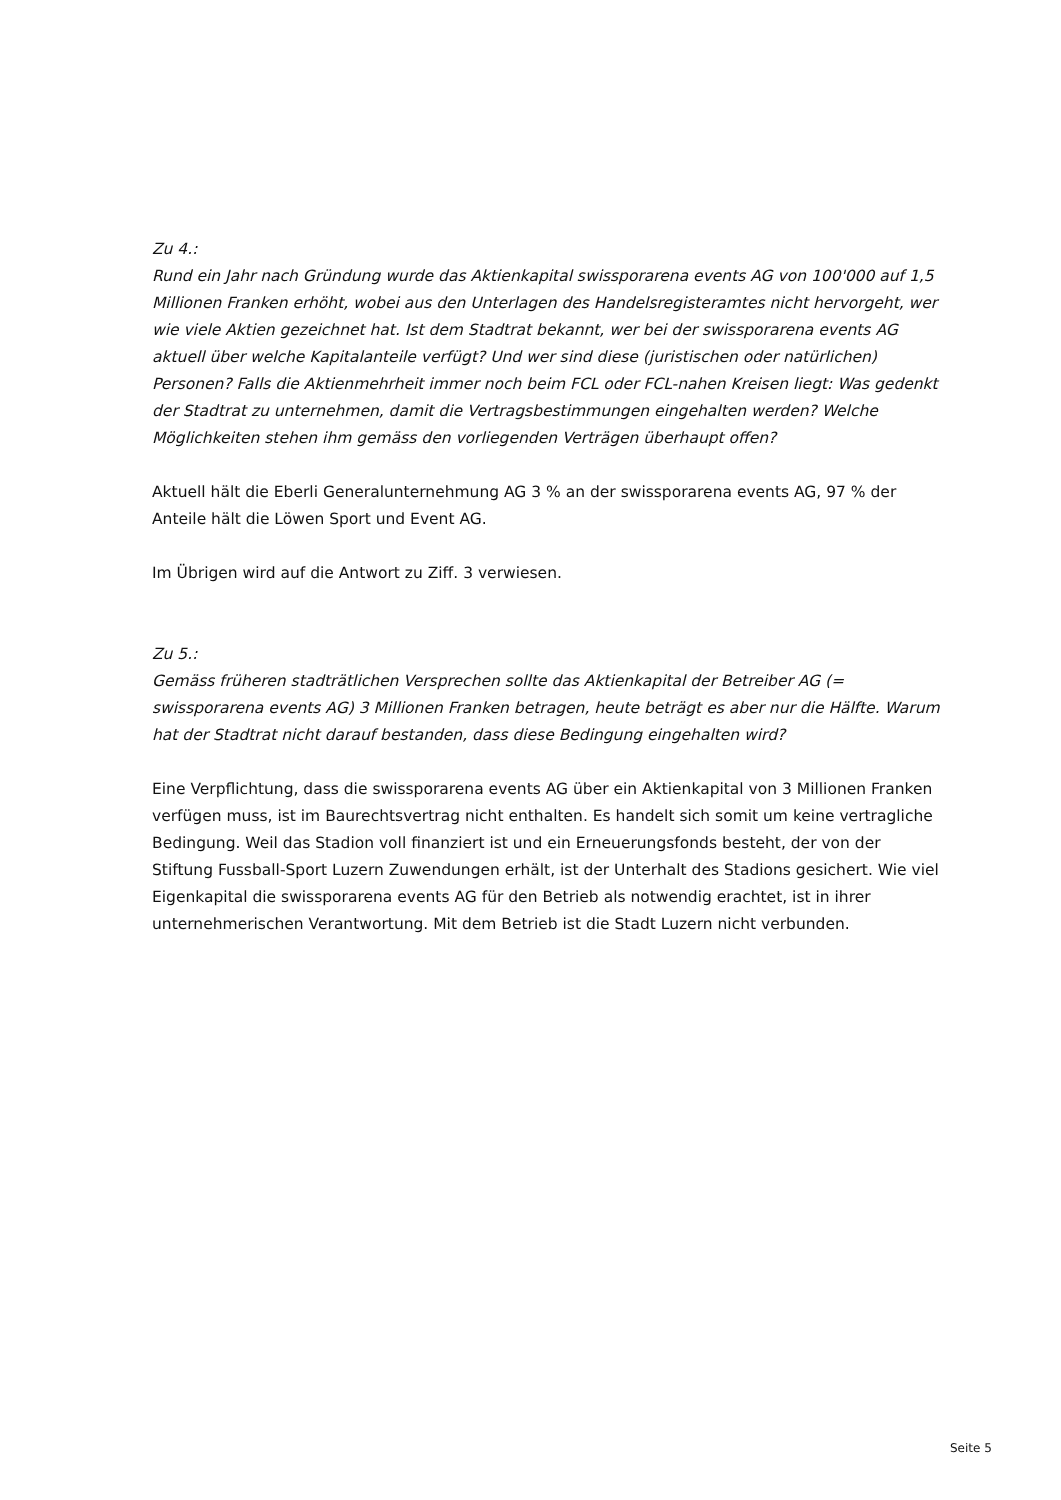Zu 4.:
Rund ein Jahr nach Gründung wurde das Aktienkapital swissporarena events AG von 100'000 auf 1,5 Millionen Franken erhöht, wobei aus den Unterlagen des Handelsregisteramtes nicht hervorgeht, wer wie viele Aktien gezeichnet hat. Ist dem Stadtrat bekannt, wer bei der swissporarena events AG aktuell über welche Kapitalanteile verfügt? Und wer sind diese (juristischen oder natürlichen) Personen? Falls die Aktienmehrheit immer noch beim FCL oder FCL-nahen Kreisen liegt: Was gedenkt der Stadtrat zu unternehmen, damit die Vertragsbestimmungen eingehalten werden? Welche Möglichkeiten stehen ihm gemäss den vorliegenden Verträgen überhaupt offen?
Aktuell hält die Eberli Generalunternehmung AG 3 % an der swissporarena events AG, 97 % der Anteile hält die Löwen Sport und Event AG.
Im Übrigen wird auf die Antwort zu Ziff. 3 verwiesen.
Zu 5.:
Gemäss früheren stadträtlichen Versprechen sollte das Aktienkapital der Betreiber AG (= swissporarena events AG) 3 Millionen Franken betragen, heute beträgt es aber nur die Hälfte. Warum hat der Stadtrat nicht darauf bestanden, dass diese Bedingung eingehalten wird?
Eine Verpflichtung, dass die swissporarena events AG über ein Aktienkapital von 3 Millionen Franken verfügen muss, ist im Baurechtsvertrag nicht enthalten. Es handelt sich somit um keine vertragliche Bedingung. Weil das Stadion voll finanziert ist und ein Erneuerungsfonds besteht, der von der Stiftung Fussball-Sport Luzern Zuwendungen erhält, ist der Unterhalt des Stadions gesichert. Wie viel Eigenkapital die swissporarena events AG für den Betrieb als notwendig erachtet, ist in ihrer unternehmerischen Verantwortung. Mit dem Betrieb ist die Stadt Luzern nicht verbunden.
Seite 5